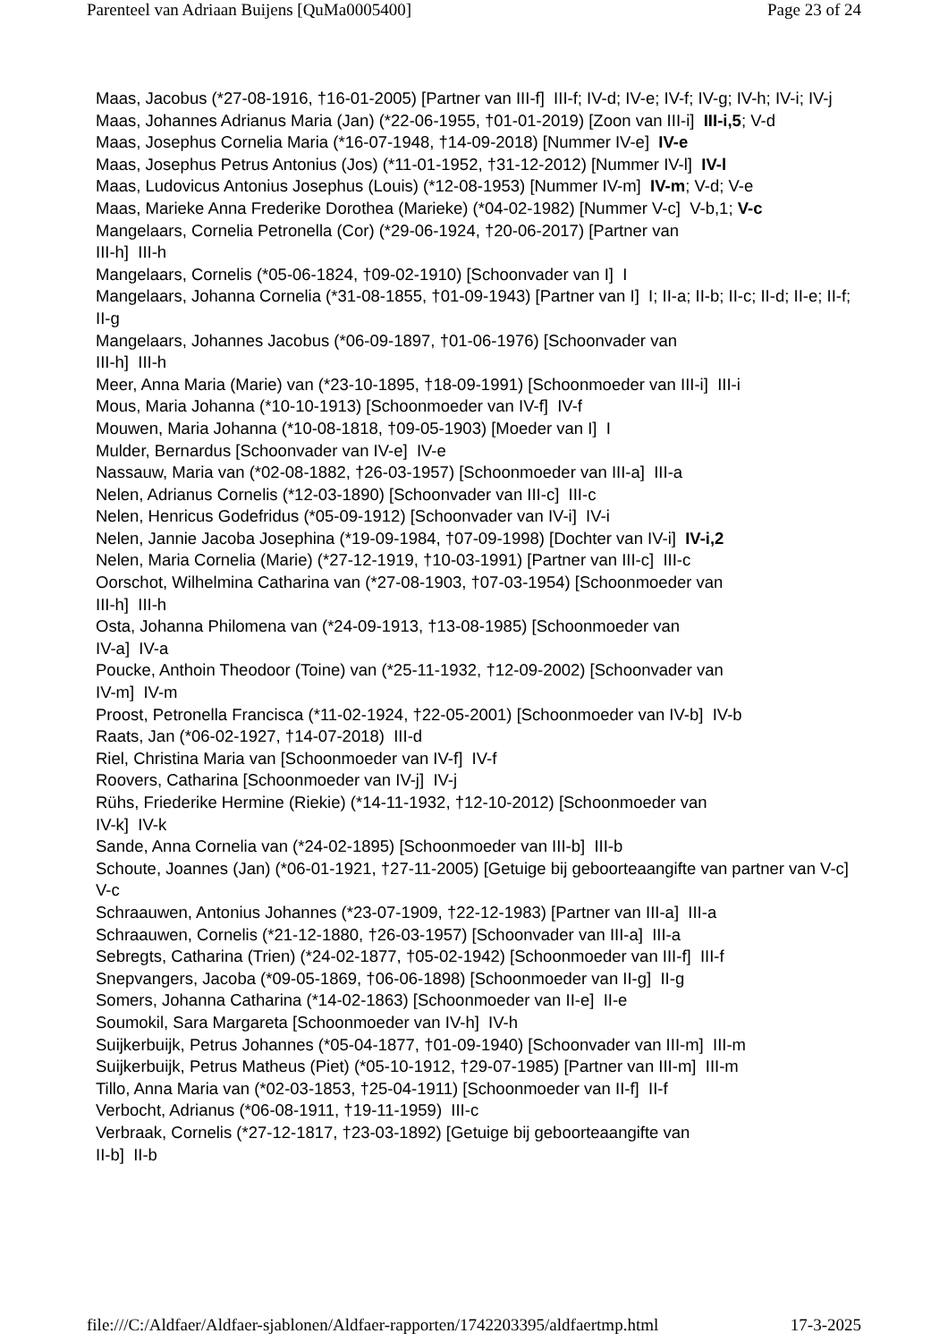Parenteel van Adriaan Buijens [QuMa0005400] Page 23 of 24
Maas, Jacobus (*27-08-1916, †16-01-2005) [Partner van III-f] III-f; IV-d; IV-e; IV-f; IV-g; IV-h; IV-i; IV-j
Maas, Johannes Adrianus Maria (Jan) (*22-06-1955, †01-01-2019) [Zoon van III-i] III-i,5; V-d
Maas, Josephus Cornelia Maria (*16-07-1948, †14-09-2018) [Nummer IV-e] IV-e
Maas, Josephus Petrus Antonius (Jos) (*11-01-1952, †31-12-2012) [Nummer IV-l] IV-l
Maas, Ludovicus Antonius Josephus (Louis) (*12-08-1953) [Nummer IV-m] IV-m; V-d; V-e
Maas, Marieke Anna Frederike Dorothea (Marieke) (*04-02-1982) [Nummer V-c] V-b,1; V-c
Mangelaars, Cornelia Petronella (Cor) (*29-06-1924, †20-06-2017) [Partner van
III-h] III-h
Mangelaars, Cornelis (*05-06-1824, †09-02-1910) [Schoonvader van I] I
Mangelaars, Johanna Cornelia (*31-08-1855, †01-09-1943) [Partner van I] I; II-a; II-b; II-c; II-d; II-e; II-f; II-g
Mangelaars, Johannes Jacobus (*06-09-1897, †01-06-1976) [Schoonvader van
III-h] III-h
Meer, Anna Maria (Marie) van (*23-10-1895, †18-09-1991) [Schoonmoeder van III-i] III-i
Mous, Maria Johanna (*10-10-1913) [Schoonmoeder van IV-f] IV-f
Mouwen, Maria Johanna (*10-08-1818, †09-05-1903) [Moeder van I] I
Mulder, Bernardus [Schoonvader van IV-e] IV-e
Nassauw, Maria van (*02-08-1882, †26-03-1957) [Schoonmoeder van III-a] III-a
Nelen, Adrianus Cornelis (*12-03-1890) [Schoonvader van III-c] III-c
Nelen, Henricus Godefridus (*05-09-1912) [Schoonvader van IV-i] IV-i
Nelen, Jannie Jacoba Josephina (*19-09-1984, †07-09-1998) [Dochter van IV-i] IV-i,2
Nelen, Maria Cornelia (Marie) (*27-12-1919, †10-03-1991) [Partner van III-c] III-c
Oorschot, Wilhelmina Catharina van (*27-08-1903, †07-03-1954) [Schoonmoeder van
III-h] III-h
Osta, Johanna Philomena van (*24-09-1913, †13-08-1985) [Schoonmoeder van
IV-a] IV-a
Poucke, Anthoin Theodoor (Toine) van (*25-11-1932, †12-09-2002) [Schoonvader van
IV-m] IV-m
Proost, Petronella Francisca (*11-02-1924, †22-05-2001) [Schoonmoeder van IV-b] IV-b
Raats, Jan (*06-02-1927, †14-07-2018) III-d
Riel, Christina Maria van [Schoonmoeder van IV-f] IV-f
Roovers, Catharina [Schoonmoeder van IV-j] IV-j
Rühs, Friederike Hermine (Riekie) (*14-11-1932, †12-10-2012) [Schoonmoeder van
IV-k] IV-k
Sande, Anna Cornelia van (*24-02-1895) [Schoonmoeder van III-b] III-b
Schoute, Joannes (Jan) (*06-01-1921, †27-11-2005) [Getuige bij geboorteaangifte van partner van V-c] V-c
Schraauwen, Antonius Johannes (*23-07-1909, †22-12-1983) [Partner van III-a] III-a
Schraauwen, Cornelis (*21-12-1880, †26-03-1957) [Schoonvader van III-a] III-a
Sebregts, Catharina (Trien) (*24-02-1877, †05-02-1942) [Schoonmoeder van III-f] III-f
Snepvangers, Jacoba (*09-05-1869, †06-06-1898) [Schoonmoeder van II-g] II-g
Somers, Johanna Catharina (*14-02-1863) [Schoonmoeder van II-e] II-e
Soumokil, Sara Margareta [Schoonmoeder van IV-h] IV-h
Suijkerbuijk, Petrus Johannes (*05-04-1877, †01-09-1940) [Schoonvader van III-m] III-m
Suijkerbuijk, Petrus Matheus (Piet) (*05-10-1912, †29-07-1985) [Partner van III-m] III-m
Tillo, Anna Maria van (*02-03-1853, †25-04-1911) [Schoonmoeder van II-f] II-f
Verbocht, Adrianus (*06-08-1911, †19-11-1959) III-c
Verbraak, Cornelis (*27-12-1817, †23-03-1892) [Getuige bij geboorteaangifte van
II-b] II-b
file:///C:/Aldfaer/Aldfaer-sjablonen/Aldfaer-rapporten/1742203395/aldfaertmp.html 17-3-2025